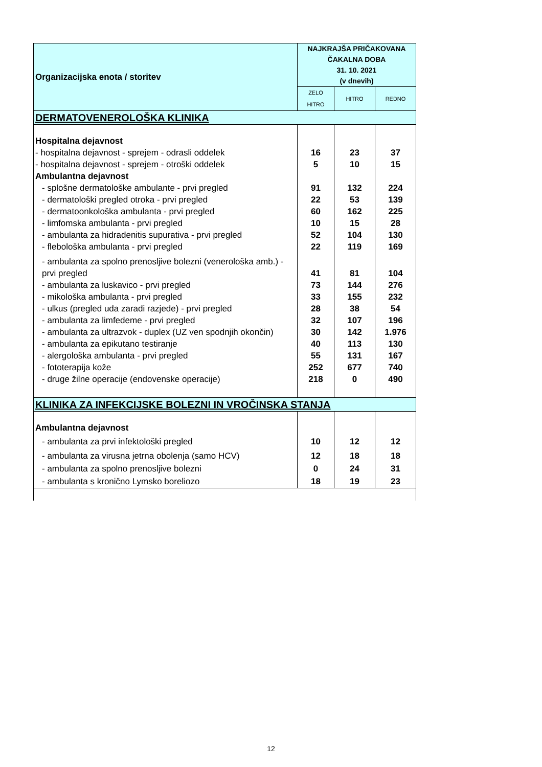| Organizacijska enota / storitev | NAJKRAJŠA PRIČAKOVANA ČAKALNA DOBA 31. 10. 2021 (v dnevih) | | |
| --- | --- | --- | --- |
| | ZELO HITRO | HITRO | REDNO |
| DERMATOVENEROLOŠKA KLINIKA | | | |
| Hospitalna dejavnost | | | |
| - hospitalna dejavnost - sprejem - odrasli oddelek | 16 | 23 | 37 |
| - hospitalna dejavnost - sprejem - otroški oddelek | 5 | 10 | 15 |
| Ambulantna dejavnost | | | |
| - splošne dermatološke ambulante - prvi pregled | 91 | 132 | 224 |
| - dermatološki pregled otroka - prvi pregled | 22 | 53 | 139 |
| - dermatoonkološka ambulanta - prvi pregled | 60 | 162 | 225 |
| - limfomska ambulanta - prvi pregled | 10 | 15 | 28 |
| - ambulanta za hidradenitis supurativa - prvi pregled | 52 | 104 | 130 |
| - flebološka ambulanta - prvi pregled | 22 | 119 | 169 |
| - ambulanta za spolno prenosljive bolezni (venerološka amb.) - prvi pregled | 41 | 81 | 104 |
| - ambulanta za luskavico - prvi pregled | 73 | 144 | 276 |
| - mikološka ambulanta - prvi pregled | 33 | 155 | 232 |
| - ulkus (pregled uda zaradi razjede) - prvi pregled | 28 | 38 | 54 |
| - ambulanta za limfedeme - prvi pregled | 32 | 107 | 196 |
| - ambulanta za ultrazvok - duplex (UZ ven spodnjih okončin) | 30 | 142 | 1.976 |
| - ambulanta za epikutano testiranje | 40 | 113 | 130 |
| - alergološka ambulanta - prvi pregled | 55 | 131 | 167 |
| - fototerapija kože | 252 | 677 | 740 |
| - druge žilne operacije (endovenske operacije) | 218 | 0 | 490 |
| KLINIKA ZA INFEKCIJSKE BOLEZNI IN VROČINSKA STANJA | | | |
| Ambulantna dejavnost | | | |
| - ambulanta za prvi infektološki pregled | 10 | 12 | 12 |
| - ambulanta za virusna jetrna obolenja (samo HCV) | 12 | 18 | 18 |
| - ambulanta za spolno prenosljive bolezni | 0 | 24 | 31 |
| - ambulanta s kronično Lymsko boreliozo | 18 | 19 | 23 |
12